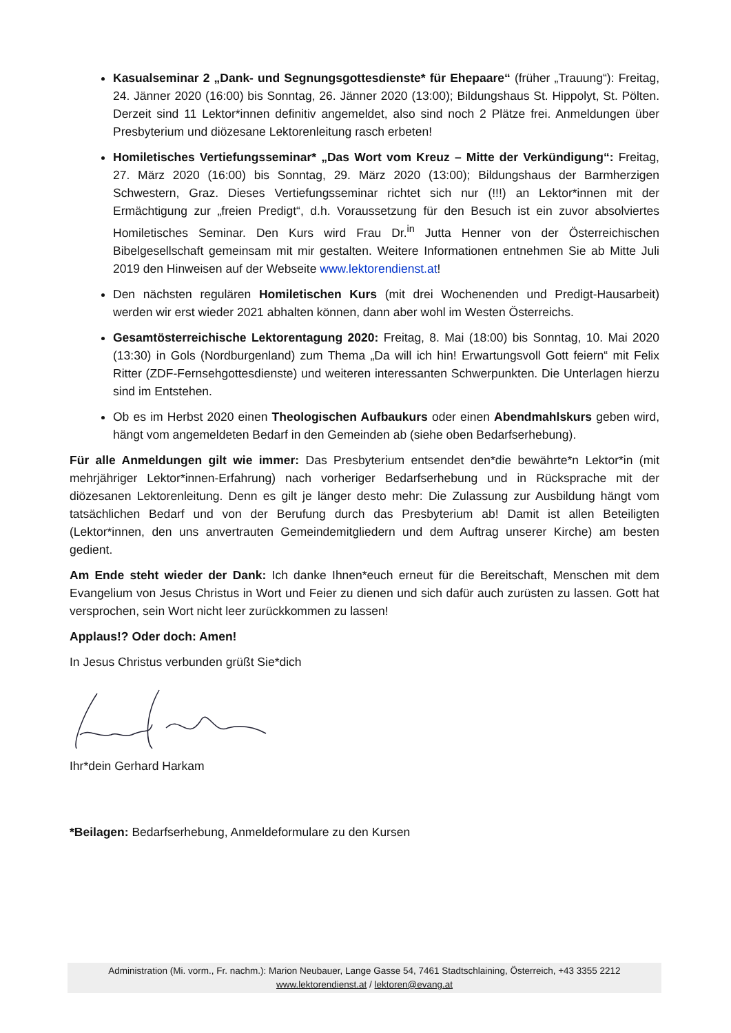Kasualseminar 2 „Dank- und Segnungsgottesdienste* für Ehepaare“ (früher „Trauung“): Freitag, 24. Jänner 2020 (16:00) bis Sonntag, 26. Jänner 2020 (13:00); Bildungshaus St. Hippolyt, St. Pölten. Derzeit sind 11 Lektor*innen definitiv angemeldet, also sind noch 2 Plätze frei. Anmeldungen über Presbyterium und diözesane Lektorenleitung rasch erbeten!
Homiletisches Vertiefungsseminar* „Das Wort vom Kreuz – Mitte der Verkündigung“: Freitag, 27. März 2020 (16:00) bis Sonntag, 29. März 2020 (13:00); Bildungshaus der Barmherzigen Schwestern, Graz. Dieses Vertiefungsseminar richtet sich nur (!!!) an Lektor*innen mit der Ermächtigung zur „freien Predigt“, d.h. Voraussetzung für den Besuch ist ein zuvor absolviertes Homiletisches Seminar. Den Kurs wird Frau Dr.<sup>in</sup> Jutta Henner von der Österreichischen Bibelgesellschaft gemeinsam mit mir gestalten. Weitere Informationen entnehmen Sie ab Mitte Juli 2019 den Hinweisen auf der Webseite www.lektorendienst.at!
Den nächsten regulären Homiletischen Kurs (mit drei Wochenenden und Predigt-Hausarbeit) werden wir erst wieder 2021 abhalten können, dann aber wohl im Westen Österreichs.
Gesamtösterreichische Lektorentagung 2020: Freitag, 8. Mai (18:00) bis Sonntag, 10. Mai 2020 (13:30) in Gols (Nordburgenland) zum Thema „Da will ich hin! Erwartungsvoll Gott feiern“ mit Felix Ritter (ZDF-Fernsehgottesdienste) und weiteren interessanten Schwerpunkten. Die Unterlagen hierzu sind im Entstehen.
Ob es im Herbst 2020 einen Theologischen Aufbaukurs oder einen Abendmahlskurs geben wird, hängt vom angemeldeten Bedarf in den Gemeinden ab (siehe oben Bedarfserhebung).
Für alle Anmeldungen gilt wie immer: Das Presbyterium entsendet den*die bewährte*n Lektor*in (mit mehrjähriger Lektor*innen-Erfahrung) nach vorheriger Bedarfserhebung und in Rücksprache mit der diözesanen Lektorenleitung. Denn es gilt je länger desto mehr: Die Zulassung zur Ausbildung hängt vom tatsächlichen Bedarf und von der Berufung durch das Presbyterium ab! Damit ist allen Beteiligten (Lektor*innen, den uns anvertrauten Gemeindemitgliedern und dem Auftrag unserer Kirche) am besten gedient.
Am Ende steht wieder der Dank: Ich danke Ihnen*euch erneut für die Bereitschaft, Menschen mit dem Evangelium von Jesus Christus in Wort und Feier zu dienen und sich dafür auch zurüsten zu lassen. Gott hat versprochen, sein Wort nicht leer zurückkommen zu lassen!
Applaus!? Oder doch: Amen!
In Jesus Christus verbunden grüßt Sie*dich
Ihr*dein Gerhard Harkam
*Beilagen: Bedarfserhebung, Anmeldeformulare zu den Kursen
Administration (Mi. vorm., Fr. nachm.): Marion Neubauer, Lange Gasse 54, 7461 Stadtschlaining, Österreich, +43 3355 2212
www.lektorendienst.at / lektoren@evang.at